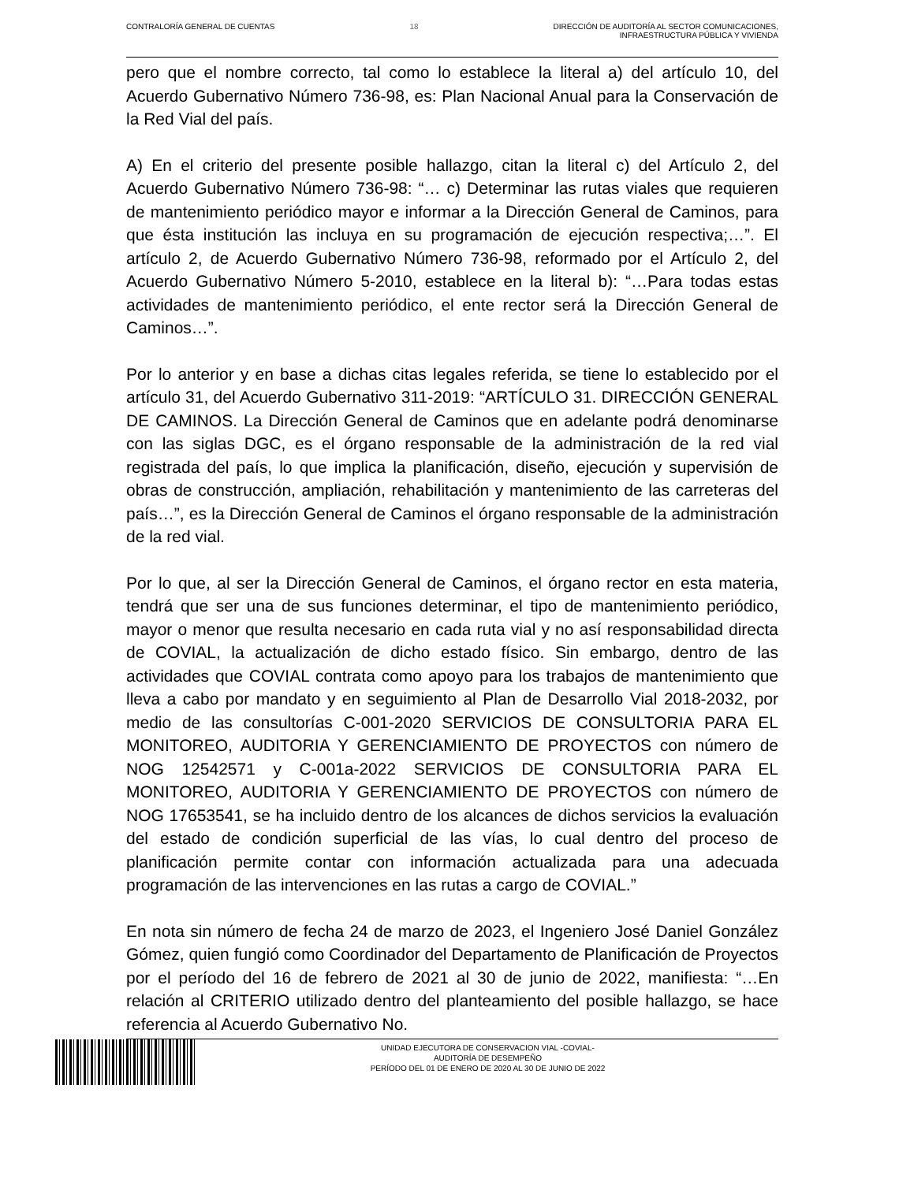CONTRALORÍA GENERAL DE CUENTAS 18 DIRECCIÓN DE AUDITORÍA AL SECTOR COMUNICACIONES,
INFRAESTRUCTURA PÚBLICA Y VIVIENDA
pero que el nombre correcto, tal como lo establece la literal a) del artículo 10, del Acuerdo Gubernativo Número 736-98, es: Plan Nacional Anual para la Conservación de la Red Vial del país.
A) En el criterio del presente posible hallazgo, citan la literal c) del Artículo 2, del Acuerdo Gubernativo Número 736-98: “… c) Determinar las rutas viales que requieren de mantenimiento periódico mayor e informar a la Dirección General de Caminos, para que ésta institución las incluya en su programación de ejecución respectiva;…”. El artículo 2, de Acuerdo Gubernativo Número 736-98, reformado por el Artículo 2, del Acuerdo Gubernativo Número 5-2010, establece en la literal b): “…Para todas estas actividades de mantenimiento periódico, el ente rector será la Dirección General de Caminos…”.
Por lo anterior y en base a dichas citas legales referida, se tiene lo establecido por el artículo 31, del Acuerdo Gubernativo 311-2019: “ARTÍCULO 31. DIRECCIÓN GENERAL DE CAMINOS. La Dirección General de Caminos que en adelante podrá denominarse con las siglas DGC, es el órgano responsable de la administración de la red vial registrada del país, lo que implica la planificación, diseño, ejecución y supervisión de obras de construcción, ampliación, rehabilitación y mantenimiento de las carreteras del país…”, es la Dirección General de Caminos el órgano responsable de la administración de la red vial.
Por lo que, al ser la Dirección General de Caminos, el órgano rector en esta materia, tendrá que ser una de sus funciones determinar, el tipo de mantenimiento periódico, mayor o menor que resulta necesario en cada ruta vial y no así responsabilidad directa de COVIAL, la actualización de dicho estado físico. Sin embargo, dentro de las actividades que COVIAL contrata como apoyo para los trabajos de mantenimiento que lleva a cabo por mandato y en seguimiento al Plan de Desarrollo Vial 2018-2032, por medio de las consultorías C-001-2020 SERVICIOS DE CONSULTORIA PARA EL MONITOREO, AUDITORIA Y GERENCIAMIENTO DE PROYECTOS con número de NOG 12542571 y C-001a-2022 SERVICIOS DE CONSULTORIA PARA EL MONITOREO, AUDITORIA Y GERENCIAMIENTO DE PROYECTOS con número de NOG 17653541, se ha incluido dentro de los alcances de dichos servicios la evaluación del estado de condición superficial de las vías, lo cual dentro del proceso de planificación permite contar con información actualizada para una adecuada programación de las intervenciones en las rutas a cargo de COVIAL.”
En nota sin número de fecha 24 de marzo de 2023, el Ingeniero José Daniel González Gómez, quien fungió como Coordinador del Departamento de Planificación de Proyectos por el período del 16 de febrero de 2021 al 30 de junio de 2022, manifiesta: “…En relación al CRITERIO utilizado dentro del planteamiento del posible hallazgo, se hace referencia al Acuerdo Gubernativo No.
UNIDAD EJECUTORA DE CONSERVACION VIAL -COVIAL-
AUDITORÍA DE DESEMPEÑO
PERÍODO DEL 01 DE ENERO DE 2020 AL 30 DE JUNIO DE 2022